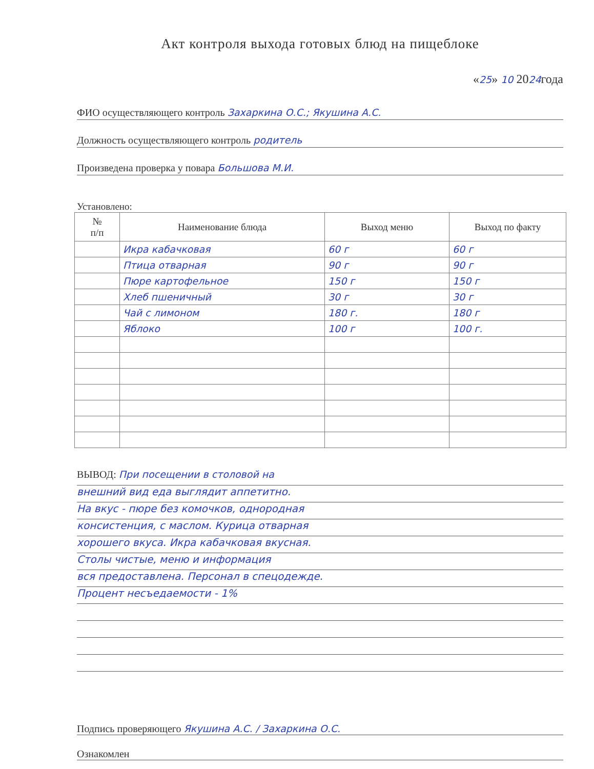Акт контроля выхода готовых блюд на пищеблоке
«25» 10 2024года
ФИО осуществляющего контроль Захаркина О.С.; Якушина А.С.
Должность осуществляющего контроль родитель
Произведена проверка у повара Большова М.И.
Установлено:
| № п/п | Наименование блюда | Выход меню | Выход по факту |
| --- | --- | --- | --- |
| | Икра кабачковая | 60 г | 60 г |
| | Птица отварная | 90 г | 90 г |
| | Пюре картофельное | 150 г | 150 г |
| | Хлеб пшеничный | 30 г | 30 г |
| | Чай с лимоном | 180 г. | 180 г |
| | Яблоко | 100 г | 100 г. |
ВЫВОД: При посещении в столовой на
внешний вид еда выглядит аппетитно.
На вкус - пюре без комочков, однородная
консистенция, с маслом. Курица отварная
хорошего вкуса. Икра кабачковая вкусная.
Столы чистые, меню и информация
вся предоставлена. Персонал в спецодежде.
Процент несъедаемости - 1%
Подпись проверяющего Якушина А.С. / Захаркина О.С.
Ознакомлен